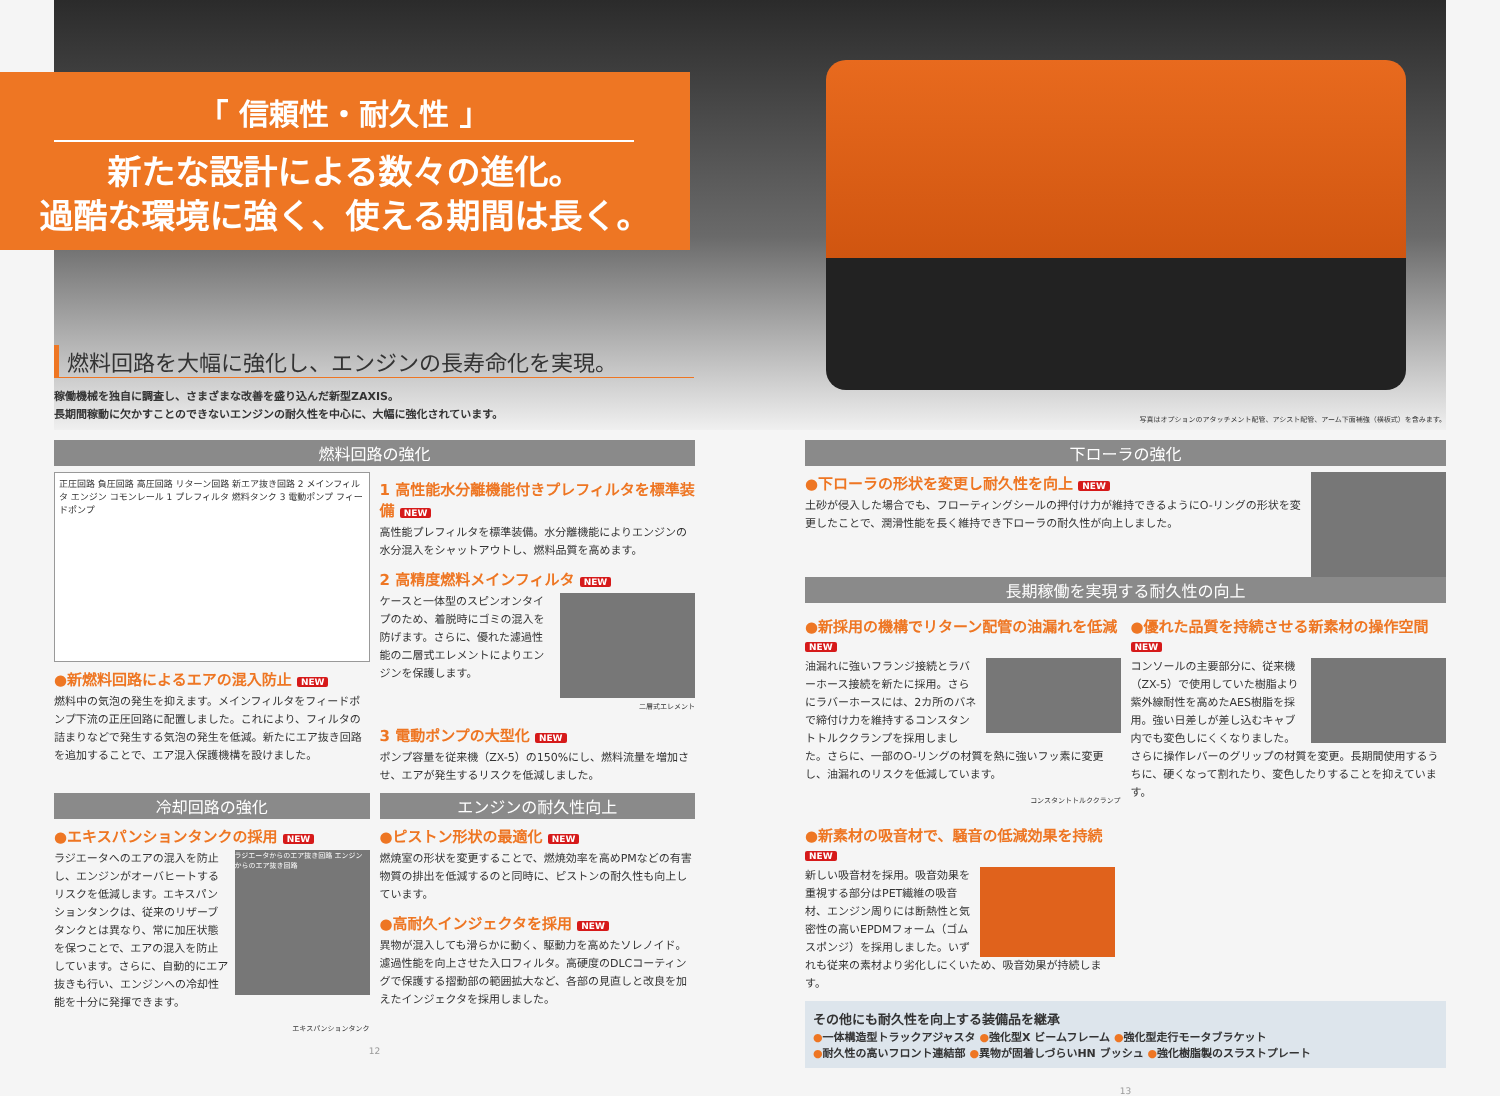「 信頼性・耐久性 」
新たな設計による数々の進化。
過酷な環境に強く、使える期間は長く。
燃料回路を大幅に強化し、エンジンの長寿命化を実現。
稼働機械を独自に調査し、さまざまな改善を盛り込んだ新型ZAXIS。
長期間稼動に欠かすことのできないエンジンの耐久性を中心に、大幅に強化されています。
写真はオプションのアタッチメント配管、アシスト配管、アーム下面補強（横板式）を含みます。
燃料回路の強化
正圧回路 負圧回路 高圧回路 リターン回路 新エア抜き回路 2 メインフィルタ エンジン コモンレール 1 プレフィルタ 燃料タンク 3 電動ポンプ フィードポンプ
●新燃料回路によるエアの混入防止 NEW
燃料中の気泡の発生を抑えます。メインフィルタをフィードポンプ下流の正圧回路に配置しました。これにより、フィルタの詰まりなどで発生する気泡の発生を低減。新たにエア抜き回路を追加することで、エア混入保護機構を設けました。
1 高性能水分離機能付きプレフィルタを標準装備 NEW
高性能プレフィルタを標準装備。水分離機能によりエンジンの水分混入をシャットアウトし、燃料品質を高めます。
2 高精度燃料メインフィルタ NEW
ケースと一体型のスピンオンタイプのため、着脱時にゴミの混入を防げます。さらに、優れた濾過性能の二層式エレメントによりエンジンを保護します。
二層式エレメント
3 電動ポンプの大型化 NEW
ポンプ容量を従来機（ZX-5）の150%にし、燃料流量を増加させ、エアが発生するリスクを低減しました。
冷却回路の強化
●エキスパンションタンクの採用 NEW
ラジエータからのエア抜き回路 エンジンからのエア抜き回路
ラジエータへのエアの混入を防止し、エンジンがオーバヒートするリスクを低減します。エキスパンションタンクは、従来のリザーブタンクとは異なり、常に加圧状態を保つことで、エアの混入を防止しています。さらに、自動的にエア抜きも行い、エンジンへの冷却性能を十分に発揮できます。
エキスパンションタンク
エンジンの耐久性向上
●ピストン形状の最適化 NEW
燃焼室の形状を変更することで、燃焼効率を高めPMなどの有害物質の排出を低減するのと同時に、ピストンの耐久性も向上しています。
●高耐久インジェクタを採用 NEW
異物が混入しても滑らかに動く、駆動力を高めたソレノイド。濾過性能を向上させた入口フィルタ。高硬度のDLCコーティングで保護する摺動部の範囲拡大など、各部の見直しと改良を加えたインジェクタを採用しました。
12
下ローラの強化
●下ローラの形状を変更し耐久性を向上 NEW
土砂が侵入した場合でも、フローティングシールの押付け力が維持できるようにO-リングの形状を変更したことで、潤滑性能を長く維持でき下ローラの耐久性が向上しました。
長期稼働を実現する耐久性の向上
●新採用の機構でリターン配管の油漏れを低減 NEW
油漏れに強いフランジ接続とラバーホース接続を新たに採用。さらにラバーホースには、2カ所のバネで締付け力を維持するコンスタントトルククランプを採用しました。さらに、一部のO-リングの材質を熱に強いフッ素に変更し、油漏れのリスクを低減しています。
コンスタントトルククランプ
●優れた品質を持続させる新素材の操作空間 NEW
コンソールの主要部分に、従来機（ZX-5）で使用していた樹脂より紫外線耐性を高めたAES樹脂を採用。強い日差しが差し込むキャブ内でも変色しにくくなりました。さらに操作レバーのグリップの材質を変更。長期間使用するうちに、硬くなって割れたり、変色したりすることを抑えています。
●新素材の吸音材で、騒音の低減効果を持続 NEW
新しい吸音材を採用。吸音効果を重視する部分はPET繊維の吸音材、エンジン周りには断熱性と気密性の高いEPDMフォーム（ゴムスポンジ）を採用しました。いずれも従来の素材より劣化しにくいため、吸音効果が持続します。
その他にも耐久性を向上する装備品を継承
●一体構造型トラックアジャスタ ●強化型X ビームフレーム ●強化型走行モータブラケット
●耐久性の高いフロント連結部 ●異物が固着しづらいHN ブッシュ ●強化樹脂製のスラストプレート
13